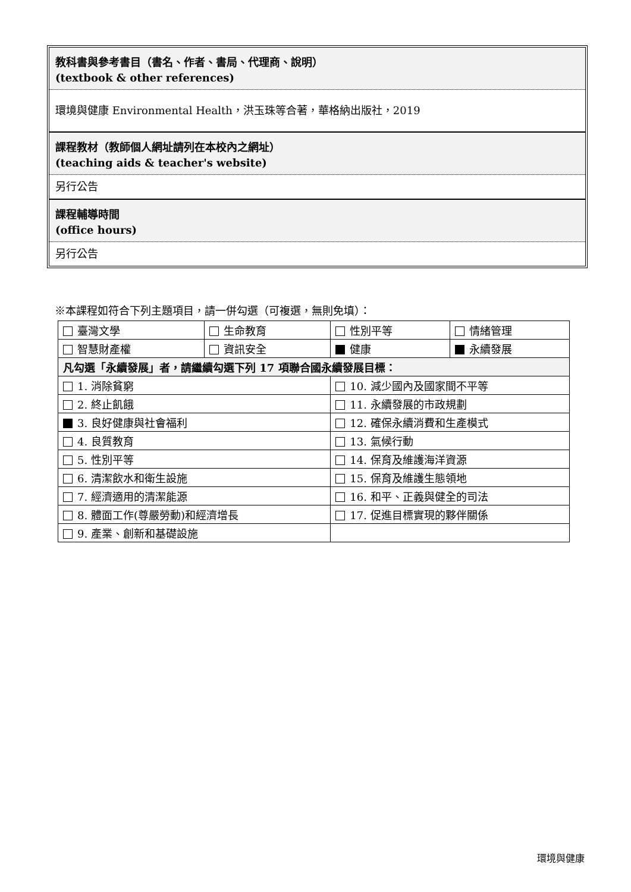教科書與參考書目（書名、作者、書局、代理商、說明）
(textbook & other references)
環境與健康 Environmental Health，洪玉珠等合著，華格納出版社，2019
課程教材（教師個人網址請列在本校內之網址）
(teaching aids & teacher's website)
另行公告
課程輔導時間
(office hours)
另行公告
※本課程如符合下列主題項目，請一併勾選（可複選，無則免填）：
| 臺灣文學 | 生命教育 | 性別平等 | 情緒管理 |
| 智慧財產權 | 資訊安全 | 健康 | 永續發展 |
| 凡勾選「永續發展」者，請繼續勾選下列 17 項聯合國永續發展目標： | | | |
| 1. 消除貧窮 | | 10. 減少國內及國家間不平等 | |
| 2. 終止飢餓 | | 11. 永續發展的市政規劃 | |
| 3. 良好健康與社會福利 | | 12. 確保永續消費和生產模式 | |
| 4. 良質教育 | | 13. 氣候行動 | |
| 5. 性別平等 | | 14. 保育及維護海洋資源 | |
| 6. 清潔飲水和衛生設施 | | 15. 保育及維護生態領地 | |
| 7. 經濟適用的清潔能源 | | 16. 和平、正義與健全的司法 | |
| 8. 體面工作(尊嚴勞動)和經濟增長 | | 17. 促進目標實現的夥伴關係 | |
| 9. 產業、創新和基礎設施 | | | |
環境與健康